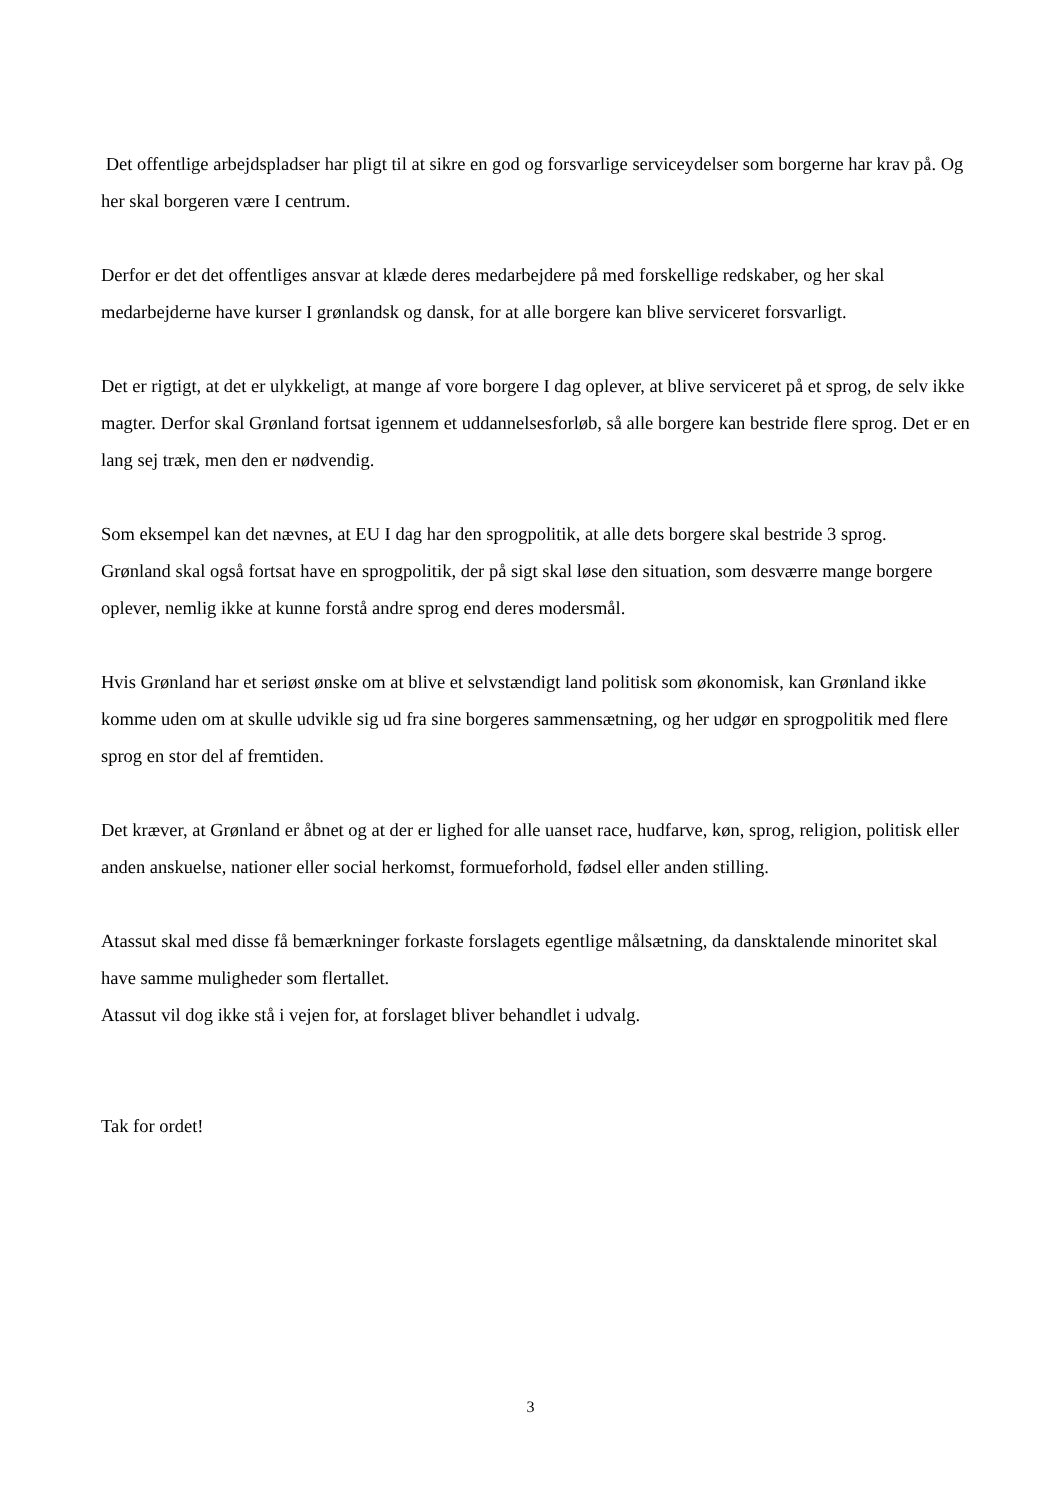Det offentlige arbejdspladser har pligt til at sikre en god og forsvarlige serviceydelser som borgerne har krav på. Og her skal borgeren være I centrum.
Derfor er det det offentliges ansvar at klæde deres medarbejdere på med forskellige redskaber, og her skal medarbejderne have kurser I grønlandsk og dansk, for at alle borgere kan blive serviceret forsvarligt.
Det er rigtigt, at det er ulykkeligt, at mange af vore borgere I dag oplever, at blive serviceret på et sprog, de selv ikke magter. Derfor skal Grønland fortsat igennem et uddannelsesforløb, så alle borgere kan bestride flere sprog. Det er en lang sej træk, men den er nødvendig.
Som eksempel kan det nævnes, at EU I dag har den sprogpolitik, at alle dets borgere skal bestride 3 sprog.
Grønland skal også fortsat have en sprogpolitik, der på sigt skal løse den situation, som desværre mange borgere oplever, nemlig ikke at kunne forstå andre sprog end deres modersmål.
Hvis Grønland har et seriøst ønske om at blive et selvstændigt land politisk som økonomisk, kan Grønland ikke komme uden om at skulle udvikle sig ud fra sine borgeres sammensætning, og her udgør en sprogpolitik med flere sprog en stor del af fremtiden.
Det kræver, at Grønland er åbnet og at der er lighed for alle uanset race, hudfarve, køn, sprog, religion, politisk eller anden anskuelse, nationer eller social herkomst, formueforhold, fødsel eller anden stilling.
Atassut skal med disse få bemærkninger forkaste forslagets egentlige målsætning, da dansktalende minoritet skal have samme muligheder som flertallet.
Atassut vil dog ikke stå i vejen for, at forslaget bliver behandlet i udvalg.
Tak for ordet!
3